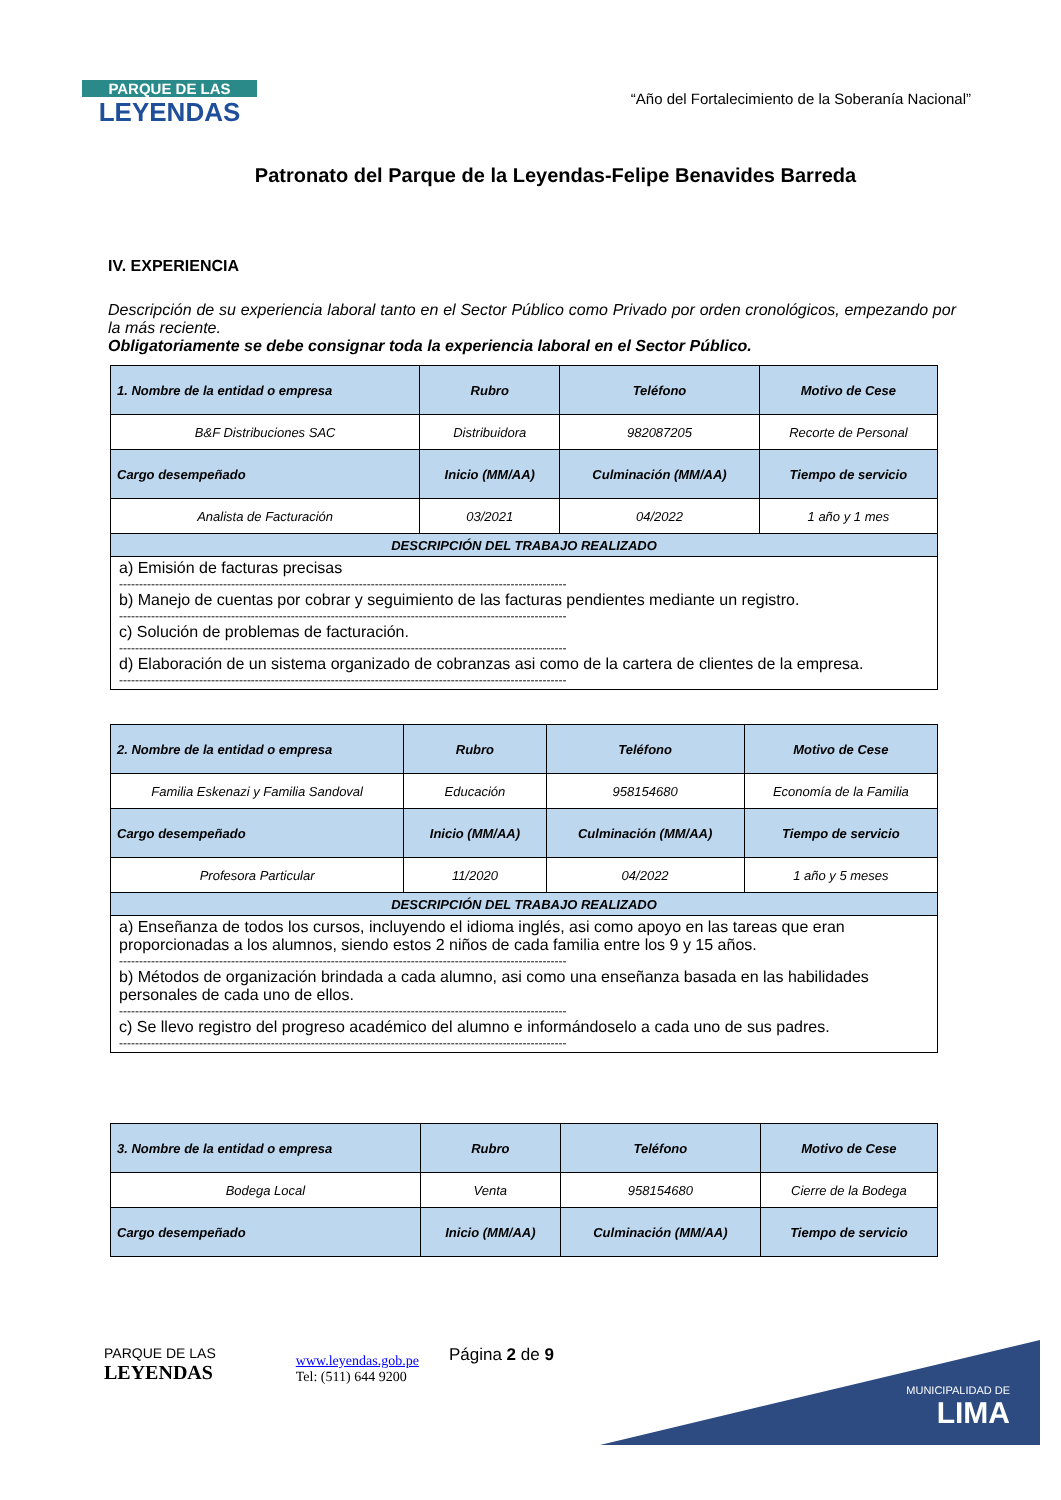PARQUE DE LAS
LEYENDAS
“Año del Fortalecimiento de la Soberanía Nacional”
Patronato del Parque de la Leyendas-Felipe Benavides Barreda
IV. EXPERIENCIA
Descripción de su experiencia laboral tanto en el Sector Público como Privado por orden cronológicos, empezando por la más reciente.
Obligatoriamente se debe consignar toda la experiencia laboral en el Sector Público.
| 1. Nombre de la entidad o empresa | Rubro | Teléfono | Motivo de Cese |
| --- | --- | --- | --- |
| B&F Distribuciones SAC | Distribuidora | 982087205 | Recorte de Personal |
| Cargo desempeñado | Inicio (MM/AA) | Culminación (MM/AA) | Tiempo de servicio |
| Analista de Facturación | 03/2021 | 04/2022 | 1 año y 1 mes |
| DESCRIPCIÓN DEL TRABAJO REALIZADO | | | |
| a) Emisión de facturas precisas ---------------------------------------------------------------------------------------------------------------- b) Manejo de cuentas por cobrar y seguimiento de las facturas pendientes mediante un registro. ---------------------------------------------------------------------------------------------------------------- c) Solución de problemas de facturación. ---------------------------------------------------------------------------------------------------------------- d) Elaboración de un sistema organizado de cobranzas asi como de la cartera de clientes de la empresa. ---------------------------------------------------------------------------------------------------------------- | | | |
| 2. Nombre de la entidad o empresa | Rubro | Teléfono | Motivo de Cese |
| --- | --- | --- | --- |
| Familia Eskenazi y Familia Sandoval | Educación | 958154680 | Economía de la Familia |
| Cargo desempeñado | Inicio (MM/AA) | Culminación (MM/AA) | Tiempo de servicio |
| Profesora Particular | 11/2020 | 04/2022 | 1 año y 5 meses |
| DESCRIPCIÓN DEL TRABAJO REALIZADO | | | |
| a) Enseñanza de todos los cursos, incluyendo el idioma inglés, asi como apoyo en las tareas que eran proporcionadas a los alumnos, siendo estos 2 niños de cada familia entre los 9 y 15 años. ---------------------------------------------------------------------------------------------------------------- b) Métodos de organización brindada a cada alumno, asi como una enseñanza basada en las habilidades personales de cada uno de ellos. ---------------------------------------------------------------------------------------------------------------- c) Se llevo registro del progreso académico del alumno e informándoselo a cada uno de sus padres. ---------------------------------------------------------------------------------------------------------------- | | | |
| 3. Nombre de la entidad o empresa | Rubro | Teléfono | Motivo de Cese |
| --- | --- | --- | --- |
| Bodega Local | Venta | 958154680 | Cierre de la Bodega |
| Cargo desempeñado | Inicio (MM/AA) | Culminación (MM/AA) | Tiempo de servicio |
MUNICIPALIDAD DE
LIMA
PARQUE DE LAS
LEYENDAS
www.leyendas.gob.pe
Tel: (511) 644 9200
Página 2 de 9